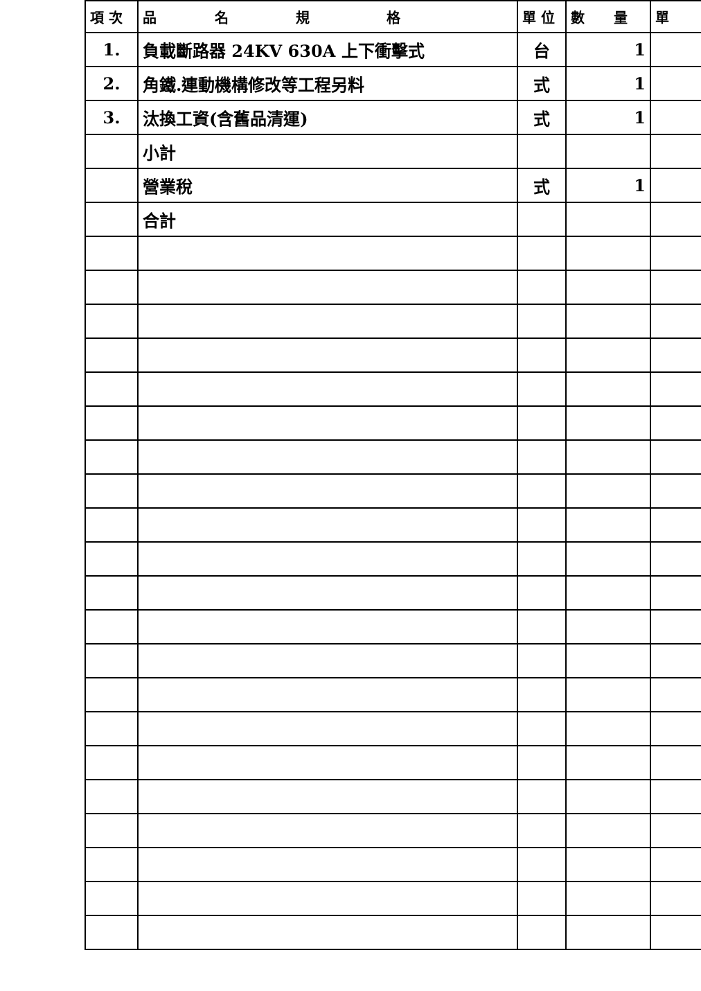| 項 次 | 品 名 規 格 | 單 位 | 數 量 | 單 |
| --- | --- | --- | --- | --- |
| 1. | 負載斷路器 24KV 630A 上下衝擊式 | 台 | 1 | |
| 2. | 角鐵.連動機構修改等工程另料 | 式 | 1 | |
| 3. | 汰換工資(含舊品清運) | 式 | 1 | |
| | 小計 | | | |
| | 營業稅 | 式 | 1 | |
| | 合計 | | | |